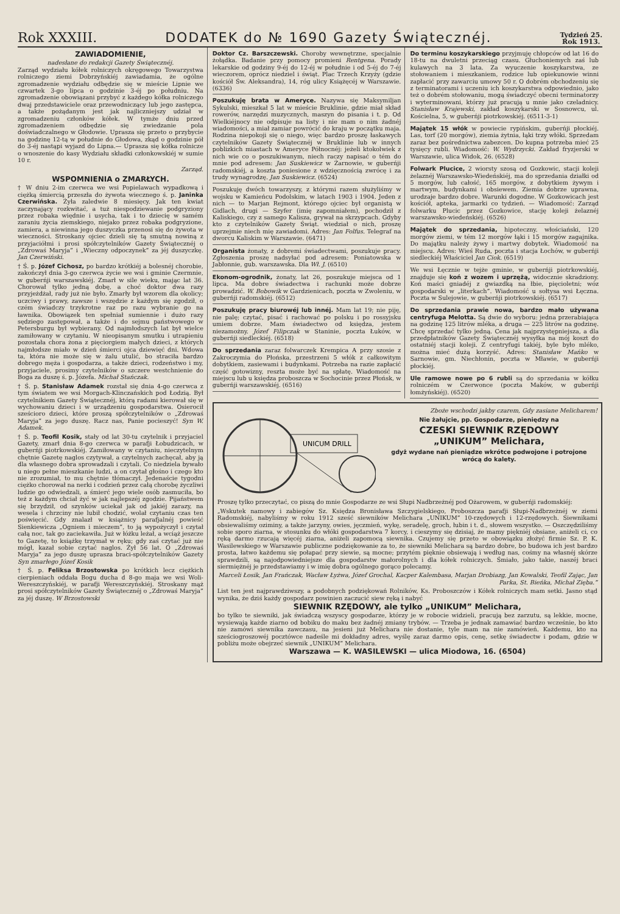Rok XXXIII. DODATEK do № 1690 Gazety Świątecznéj. Tydzień 25.
Rok 1913.
ZAWIADOMIENIE,
nadesłane do redakcji Gazety Świątecznéj.
Zarząd wydziału kółek rolniczych okręgowego Towarzystwa rolniczego ziemi Dobrzyńskiéj zawiadamia, że ogólne zgromadzenie wydziału odbędzie się w mieście Lipnie we czwartek 3-go lipca o godzinie 3-éj po południu. Na zgromadzenie obowiązani przybyć z każdego kółka rolniczego dwaj przedstawiciele oraz przewodniczący lub jego zastępca, a także pożądanym jest jak najliczniejszy udział w zgromadzeniu członków kółek. W tymże dniu przed zgromadzeniem odbędzie się zwiedzanie pola doświadczalnego w Głodowie. Uprasza się przeto o przybycie na godzinę 12-tą w południe do Głodowa, zkąd o godzinie pół do 3-éj nastąpi wyjazd do Lipna.— Uprasza się kółka rolnicze o wnoszenie do kasy Wydziału składki członkowskiéj w sumie 10 r.
Zarząd.
WSPOMNIENIA o ZMARŁYCH.
† W dniu 2-im czerwca we wsi Popielawach wypadkową i ciężką śmiercią przeszła do żywota wiecznego ś. p. Janinka Czerwińska. Żyła zaledwie 8 miesięcy. Jak ten kwiat zaczynający rozkwitać, a tuż niespodziewanie podgryziony przez robaka więdnie i usycha, tak i to dziecię w samém zaraniu życia ziemskiego, niejako przez robaka podgryzione, zamiera, a niewinna jego duszyczka przenosi się do żywota w wieczności. Stroskany ojciec dzieli się tą smutną nowiną z przyjaciółmi i prosi spółczytelników Gazety Świątecznéj o „Zdrowaś Maryja” i „Wieczny odpoczynek” za jéj duszyczkę. Jan Czerwiński.
† Ś. p. Józef Cichosz, po bardzo krótkiéj a bolesnéj chorobie, zakończył dnia 3-go czerwca życie we wsi i gminie Czermnie, w guberńji warszawskiéj. Zmarł w sile wieku, mając lat 36. Chorował tylko jedną dobę, a choć doktor dwa razy przyjeżdżał, rady już nie było. Zmarły był wzorem dla okolicy; uczciwy i prawy, zawsze i wszędzie z każdym się zgodził, o czém świadczy trzykrotne raz po razu wybranie go na ławnika. Obowiązek ten spełniał sumiennie i dużo razy sędziego zastępował, a także i do sejmu państwowego w Petersburgu był wybierany. Od najmłodszych lat był wielce zamiłowany w czytaniu. W nieopisanym smutku i utrapieniu pozostała chora żona z pięciorgiem małych dzieci, z których najmłodsze miało w dzień śmierci ojca dziewięć dni. Wdowa ta, która nie może się w żalu utulić, bo straciła bardzo dobrego męża i gospodarza, a także dzieci, rodzeństwo i my, przyjaciele, prosimy czytelników o szczere westchnienie do Boga za duszę ś. p. Józefa. Michał Stańczak.
† Ś. p. Stanisław Adamek rozstał się dnia 4-go czerwca z tym światem we wsi Morgach-Klinczańskich pod Łodzią. Był czytelnikiem Gazety Świątecznéj, którą radami kierował się w wychowaniu dzieci i w urządzeniu gospodarstwa. Osierocił sześcioro dzieci, które proszą spółczytelników o „Zdrowaś Maryja” za jego duszę. Racz nas, Panie pocieszyć! Syn W. Adamek.
† Ś. p. Teofil Kosik, stały od lat 30-tu czytelnik i przyjaciel Gazety, zmarł dnia 8-go czerwca w parafji Łobudzicach, w guberńji piotrkowskiéj. Zamiłowany w czytaniu, nieczytelnym chętnie Gazetę naglos czytywał, a czytelnych zachęcał, aby ją dla własnego dobra sprowadzali i czytali. Co niedziela bywało u niego pełne mieszkanie ludzi, a on czytał głośno i czego kto nie zrozumiał, to mu chętnie tłómaczył. Jedenaście tygodni ciężko chorował na nerki i codzień przez całą chorobę życzliwi ludzie go odwiedzali, a śmierć jego wiele osób zasmuciła, bo też z każdym chciał żyć w jak najlepszéj zgodzie. Pijaństwem się brzydził, od szynków uciekał jak od jakiéj zarazy, na wesela i chrzciny nie lubił chodzić, wolał czytaniu czas ten poświęcić. Gdy znalazł w książnicy parafjalnéj powieść Sienkiewicza „Ogniem i mieczem”, to ją wypożyczył i czytał całą noc, tak go zaciekawiła. Już w łóżku leżał, a wciąż jeszcze to Gazetę, to książkę trzymał w ręku; gdy zaś czytać już nie mógł, kazał sobie czytać naglos. Żył 56 lat. O „Zdrowaś Maryja” za jego duszę uprasza braci-spółczytelników Gazety Syn zmarłego Józef Kosik
† Ś. p. Feliksa Brzostowska po krótkich lecz ciężkich cierpieniach oddała Bogu ducha d 8-go maja we wsi Woli-Wereszczyńskiéj, w parafji Wereszczyńskiéj. Stroskany mąż prosi spółczytelników Gazety Świątecznéj o „Zdrowaś Maryja” za jéj duszę. W Brzostowski
Doktor Cz. Barszczewski. Choroby wewnętrzne, specjalnie żołądka. Badanie przy pomocy promieni Rentgena. Porady lekarskie od godziny 9-éj do 12-éj w południe i od 5-éj do 7-éj wieczorem, oprócz niedziel i świąt. Plac Trzech Krzyży (gdzie kościół Św. Aleksandra), 14, róg ulicy Książęcéj w Warszawie. (6336)
Poszukuję brata w Ameryce. Nazywa się Maksymiljan Sykulski, mieszkał 5 lat w mieście Bruklinie, gdzie miał skład rowerów, narzędzi muzycznych, maszyn do pisania i t. p. Od Wielkiéjnocy nie odpisuje na listy i nie mam o nim żadnéj wiadomości, a miał zamiar powrócić do kraju w początku maja. Rodzina niepokoji się o niego, więc bardzo proszę łaskawych czytelników Gazety Świątecznéj w Bruklinie lub w innych poblizkich miastach w Ameryce Północnéj: jeżeli ktokolwiek z nich wie co o poszukiwanym, niech raczy napisać o tém do mnie pod adresem: Jan Suskiewicz w Żarnowie, w guberńji radomskiéj, a koszta poniesione z wdzięcznością zwrócę i za trudy wynagrodzę. Jan Suskiewicz. (6524)
Poszukuję dwóch towarzyszy, z którymi razem służyliśmy w wojsku w Kamieńcu Podolskim, w latach 1903 i 1904. Jeden z nich — to Marjan Rejmont, którego ojciec był organistą w Gidlach, drugi — Szyfer (imię zapomniałem), pochodził z Kaliskiego, czy z samego Kalisza, grywał na skrzypcach. Gdyby kto z czytelników Gazety Świąt. wiedział o nich, proszę uprzejmie niech mię zawiadomi. Adres: Jan Folfus. Telegraf na dworcu Kaliskim w Warszawie. (6471)
Organista żonaty, z dobremi świadectwami, poszukuje pracy. Zgłoszenia proszę nadsyłać pod adresem: Poniatowska w Jabłonnie, gub. warszawska. Dla Wł. J. (6510)
Ekonom-ogrodnik, żonaty, lat 26, poszukuje miejsca od 1 lipca. Ma dobre świadectwa i rachunki może dobrze prowadzić. W. Bobowik w Gardzienicach, poczta w Zwoleniu, w guberńji radomskiéj. (6512)
Poszukuję pracy biurowéj lub innéj. Mam lat 19; nie piję, nie palę; czytać, pisać i rachować po polsku i po rossyjsku umiem dobrze. Mam świadectwo od księdza, jestem niezamożny. Józef Filipczak w Staninie, poczta Łuków, w guberńji siedleckiéj. (6518)
Do sprzedania zaraz folwarczek Krempica A przy szosie z Zakroczymia do Płońska, przestrzeni 5 włók z całkowitym dobytkiem, zasiewami i budynkami. Potrzeba na razie zapłacić część gotowizny, reszta może być na spłatę. Wiadomość na miejscu lub u księdza proboszcza w Sochocinie przez Płońsk, w guberńji warszawskiéj. (6516)
Do terminu koszykarskiego przyjmuję chłopców od lat 16 do 18-tu na dwuletni przeciąg czasu. Głuchoniemych zaś lub kulawych na 3 lata. Za wyuczenie koszykarstwa, ze stołowaniem i mieszkaniem, rodzice lub opiekunowie winni zapłacić przy zawarciu umowy 50 r. O dobrém obchodzeniu się z terminatorami i uczeniu ich koszykarstwa odpowiednio, jako też o dobrém stołowaniu, mogą świadczyć obecni terminatorzy i wyterminowani, którzy już pracują u mnie jako czeladnicy. Stanisław Krajewski, zakład koszykarski w Sosnowcu, ul. Kościelna, 5, w guberńji piotrkowskiéj. (6511-3-1)
Majątek 15 włók w powiecie rypińskim, guberńji płockiéj. Las, torf (20 morgów), ziemia żytnia, łąki trzy włóki. Sprzedam zaraz bez pośrednictwa zabezcen. Do kupna potrzeba mieć 25 tysięcy rubli. Wiadomość: W. Wydrzycki. Zakład fryzjerski w Warszawie, ulica Widok, 26. (6528)
Folwark Plucice, 2 wiorsty szosą od Gozkowic, stacji koleji żelaznéj Warszawsko-Wiedeńskiéj, ma do sprzedania działki od 5 morgów, lub całość, 165 morgów, z dobytkiem żywym i martwym, budynkami i obsiewem. Ziemia dobrze uprawna, urodzaje bardzo dobre. Warunki dogodne. W Gozkowicach jest kościół, apteka, jarmarki co tydzień. — Wiadomość: Zarząd folwarku Plucic przez Gozkowice, stację koleji żelaznéj warszawsko-wiedeńskiéj. (6526)
Majątek do sprzedania, hipoteczny. włościański, 120 morgów ziemi, w tém 12 morgów łąki i 15 morgów zagajnika. Do majątku należy żywy i martwy dobytek. Wiadomość na miejscu. Adres: Wieś Ruda, poczta i stacja Łochów, w guberńji siedleckiéj Właściciel Jan Ciok. (6519)
We wsi Łęcznie w tejże gminie, w guberńji piotrkowskiéj, znajduje się koń z wozem i uprzężą, widocznie skradziony. Koń maści gniadéj z gwiazdką na łbie, pięcioletni; wóz gospodarski w „literkach”. Wiadomość u sołtysa wsi Łęczna. Poczta w Sulejowie, w guberńji piotrkowskiéj. (6517)
Do sprzedania prawie nowa, bardzo mało używana centryfuga Melotta. Są dwie do wyboru: jedna przerabiająca na godzinę 125 litrów mléka, a druga — 225 litrów na godzinę. Chcę sprzedać tylko jedną. Cena jak najprzystępniejsza, a dla przedpłatników Gazety Świątecznéj wysyłka na mój koszt do ostatniéj stacji koleji. Z centryfugi takiéj, byle było mléko, można mieć dużą korzyść. Adres: Stanisław Mańko w Sarnowie, gm. Niechłonin, poczta w Mławie, w guberńji płockiéj.
Ule ramowe nowe po 6 rubli są do sprzedania w kółku rolniczém w Czerwonce (poczta Maków, w guberńji łomżyńskiéj). (6520)
UNICUM DRILL
Zboże wschodzi jakby czarem, Gdy zasiane Melicharem!
Nie żałujcie, pp. Gospodarze, pieniędzy na
CZESKI SIEWNIK RZĘDOWY
„UNIKUM” Melichara,
gdyż wydane nań pieniądze wkrótce podwojone i potrojone wrócą do kalety.
Proszę tylko przeczytać, co piszą do mnie Gospodarze ze wsi Słupi Nadbrzeżnéj pod Ożarowem, w guberńji radomskiéj:
„Wskutek namowy i zabiegów Sz. Księdza Bronisława Szczygielskiego, Proboszcza parafji Słupi-Nadbrzeżnéj w ziemi Radomskiéj, nabyliśmy w roku 1912 sześć siewników Melichara „UNIKUM” 10-rzędowych i 12-rzędowych. Siewnikami obsiewaliśmy oziminy, a także jarzyny, owies, jęczmień, wykę, seradelę, groch, łubin i t. d., słowem wszystko. — Oszczędziliśmy sobie sporo ziarna, w stosunku do włóki gospodarstwa 7 korcy, i cieszymy się dzisiaj, że mamy piękniéj obsiane, aniżeli ci, co ręką darmo rzucają więcéj ziarna, aniżeli zapomocą siewnika. Czujemy się przeto w obowiązku złożyć firmie Sz. P. K. Wasilewskiego w Warszawie publiczne podziękowanie za to, że siewniki Melichara są bardzo dobre, bo budowa ich jest bardzo prosta, łatwo każdemu się połapać przy siewie, są mocne; przytém pięknie obsiewają i według nas, cośmy na własnéj skórze sprawdzili, są najodpowiedniejsze dla gospodarstw małorolnych i dla kółek rolniczych. Śmiało, jako takie, naszéj braci siermiężnéj je przedstawiamy i w imię dobra ogólnego gorąco polecamy.
Marceli Łosik, Jan Frańczak, Wacław Łyżwa, Józef Grochal, Kacper Kalembasa, Marjan Drobiazg, Jan Kowalski, Teofil Zając, Jan Parka, St. Bieńka, Michał Zięba.”
List ten jest najprawdziwszy, a podobnych podziękowań Rolników, Ks. Proboszczów i Kółek rolniczych mam setki. Jasno stąd wynika, że dziś każdy gospodarz powinien zaczucić siew ręką i nabyć
SIEWNIK RZĘDOWY, ale tylko „UNIKUM” Melichara,
bo tylko te siewniki, jak świadczą wszyscy gospodarze, którzy je w robocie widzieli, pracują bez zarzutu, są lekkie, mocne, wysiewają każde ziarno od bobiku do maku bez żadnéj zmiany trybów. — Trzeba je jednak zamawiać bardzo wcześnie, bo kto nie zamówi siewnika zawczasu, na jesieni już Melichara nie dostanie, tyle mam na nie zamówień. Każdemu, kto na sześciogroszowéj pocztówce nadeśle mi dokładny adres, wyślę zaraz darmo opis, cenę, setkę świadectw i podam, gdzie w pobliżu może obejrzeć siewnik „UNIKUM” Melichara.
Warszawa — K. WASILEWSKI — ulica Miodowa, 16. (6504)